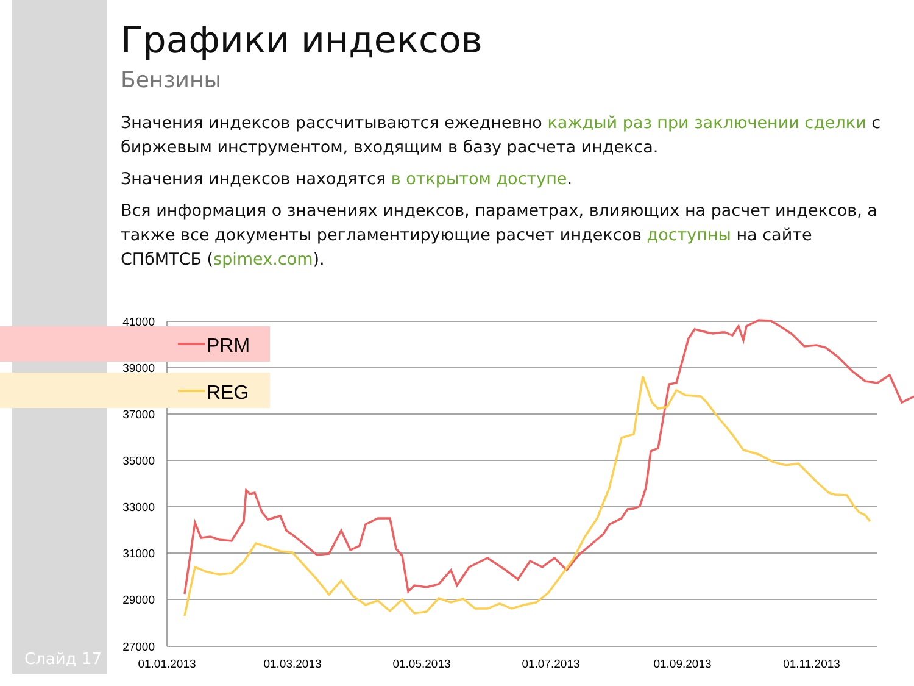Графики индексов
Бензины
Значения индексов рассчитываются ежедневно каждый раз при заключении сделки с биржевым инструментом, входящим в базу расчета индекса.
Значения индексов находятся в открытом доступе.
Вся информация о значениях индексов, параметрах, влияющих на расчет индексов, а также все документы регламентирующие расчет индексов доступны на сайте СПбМТСБ (spimex.com).
PRM
REG
41000
39000
37000
35000
33000
31000
29000
27000
01.01.2013
01.03.2013
01.05.2013
01.07.2013
01.09.2013
01.11.2013
Слайд 17